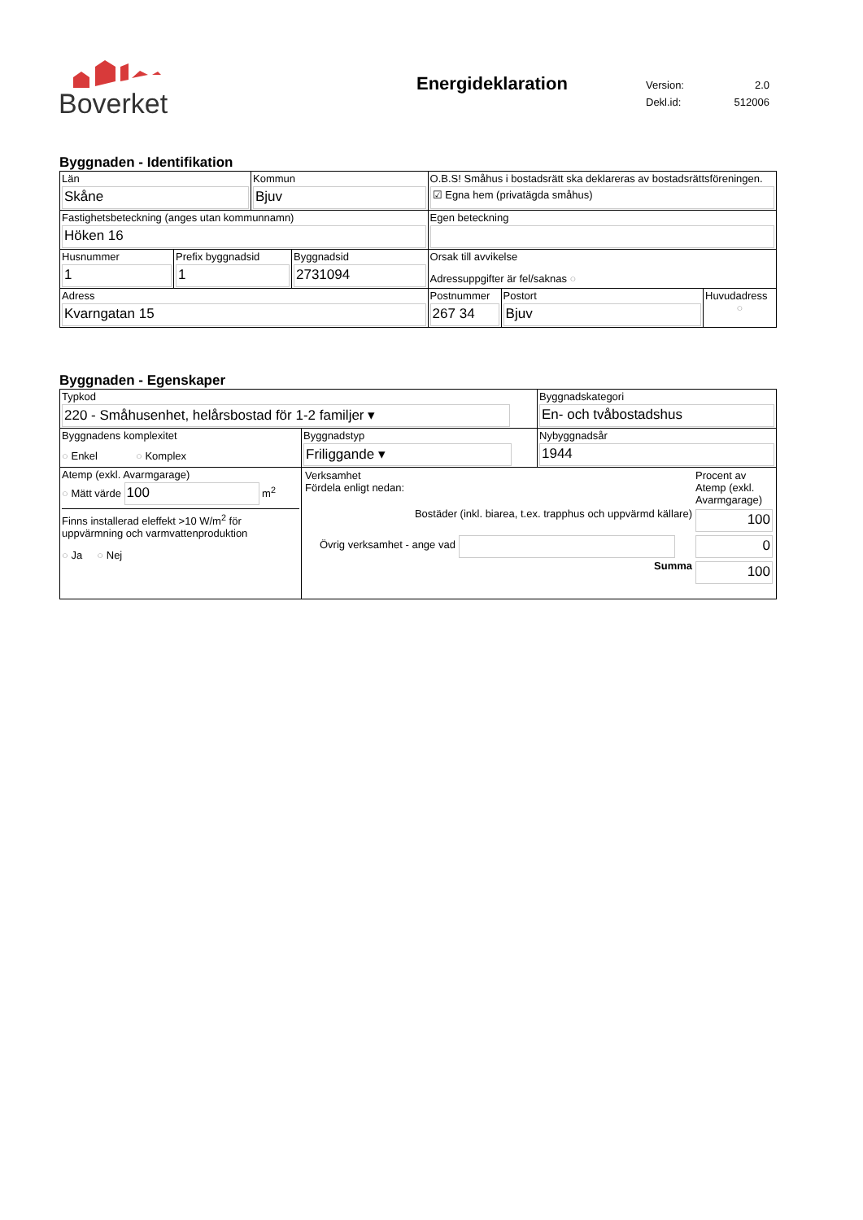Boverket
Energideklaration
| Version: | 2.0 |
| Dekl.id: | 512006 |
Byggnaden - Identifikation
| Län Skåne | Kommun Bjuv | O.B.S! Småhus i bostadsrätt ska deklareras av bostadsrättsföreningen. ☑ Egna hem (privatägda småhus) | | |
| Fastighetsbeteckning (anges utan kommunnamn) Höken 16 | | Egen beteckning | | |
| / Husnummer 1 / Prefix byggnadsid 1 / Byggnadsid 2731094 / | | Orsak till avvikelse Adressuppgifter är fel/saknas ○ | | |
| Adress Kvarngatan 15 | | Postnummer 267 34 | Postort Bjuv | Huvudadress ○ |
Byggnaden - Egenskaper
| Typkod 220 - Småhusenhet, helårsbostad för 1-2 familjer ▾ | | Byggnadskategori En- och tvåbostadshus |
| Byggnadens komplexitet ○ Enkel ○ Komplex | Byggnadstyp Friliggande ▾ | Nybyggnadsår 1944 |
| Atemp (exkl. Avarmgarage) ○ Mätt värde 100 m<sup>2</sup> Finns installerad eleffekt >10 W/m<sup>2</sup> för uppvärmning och varmvattenproduktion ○ Ja ○ Nej | / Verksamhet Fördela enligt nedan: / Procent av Atemp (exkl. Avarmgarage) / / Bostäder (inkl. biarea, t.ex. trapphus och uppvärmd källare) / 100 / / Övrig verksamhet - ange vad / 0 / / Summa / 100 / | |